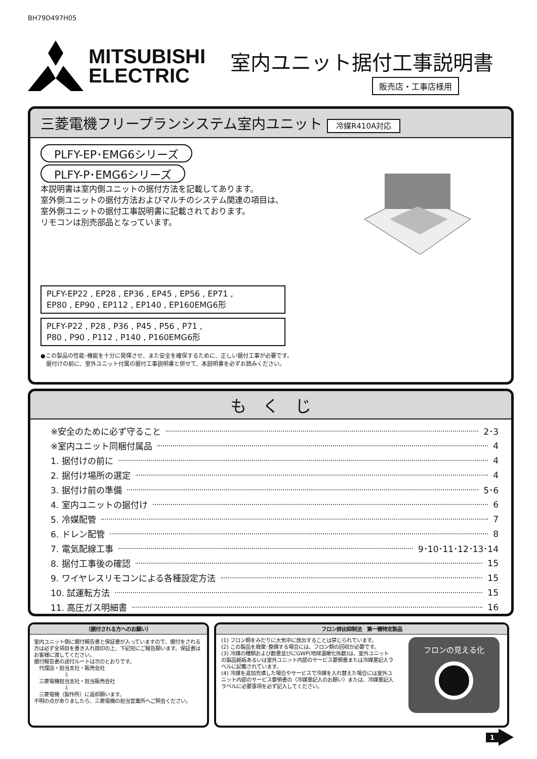BH79D497H05
MITSUBISHI
ELECTRIC
室内ユニット据付工事説明書
販売店・工事店様用
三菱電機フリープランシステム室内ユニット 冷媒R410A対応
PLFY-EP･EMG6シリーズ
PLFY-P･EMG6シリーズ
本説明書は室内側ユニットの据付方法を記載してあります。
室外側ユニットの据付方法およびマルチのシステム関連の項目は、
室外側ユニットの据付工事説明書に記載されております。
リモコンは別売部品となっています。
PLFY-EP22 , EP28 , EP36 , EP45 , EP56 , EP71 ,
EP80 , EP90 , EP112 , EP140 , EP160EMG6形
PLFY-P22 , P28 , P36 , P45 , P56 , P71 ,
P80 , P90 , P112 , P140 , P160EMG6形
●この製品の性能･機能を十分に発揮させ、また安全を確保するために、正しい据付工事が必要です。
　据付けの前に、室外ユニット付属の据付工事説明書と併せて、本説明書を必ずお読みください。
も　く　じ
※安全のために必ず守ること 2･3
※室内ユニット同梱付属品 4
1. 据付けの前に 4
2. 据付け場所の選定 4
3. 据付け前の準備 5･6
4. 室内ユニットの据付け 6
5. 冷媒配管 7
6. ドレン配管 8
7. 電気配線工事 9･10･11･12･13･14
8. 据付工事後の確認 15
9. ワイヤレスリモコンによる各種設定方法 15
10. 試運転方法 15
11. 高圧ガス明細書 16
〔据付される方へのお願い〕
室内ユニット側に据付報告書と保証書が入っていますので、据付をされる方は必ず全項目を書き入れ捺印の上、下記宛にご報告願います。保証書はお客様に渡してください。
据付報告書の送付ルートは次のとおりです。
　代理店・担当支社・販売会社
　　　　　　⇩
　三菱電機担当支社・担当販売会社
　　　　　　⇩
　三菱電機（製作所）に返却願います。
不明の点がありましたら、三菱電機の担当営業所へご照会ください。
フロン排出抑制法　第一種特定製品
(1) フロン類をみだりに大気中に放出することは禁じられています。
(2) この製品を廃棄･整備する場合には、フロン類の回収が必要です。
(3) 冷媒の種類および数量並びにGWP(地球温暖化係数)は、室外ユニットの製品銘板あるいは室外ユニット内部のサービス要領書または冷媒量記入ラベルに記載されています。
(4) 冷媒を追加充填した場合やサービスで冷媒を入れ替えた場合には室外ユニット内部のサービス要領書の〈冷媒量記入のお願い〉または、冷媒量記入ラベルに必要事項を必ず記入してください。
フロンの見える化
1